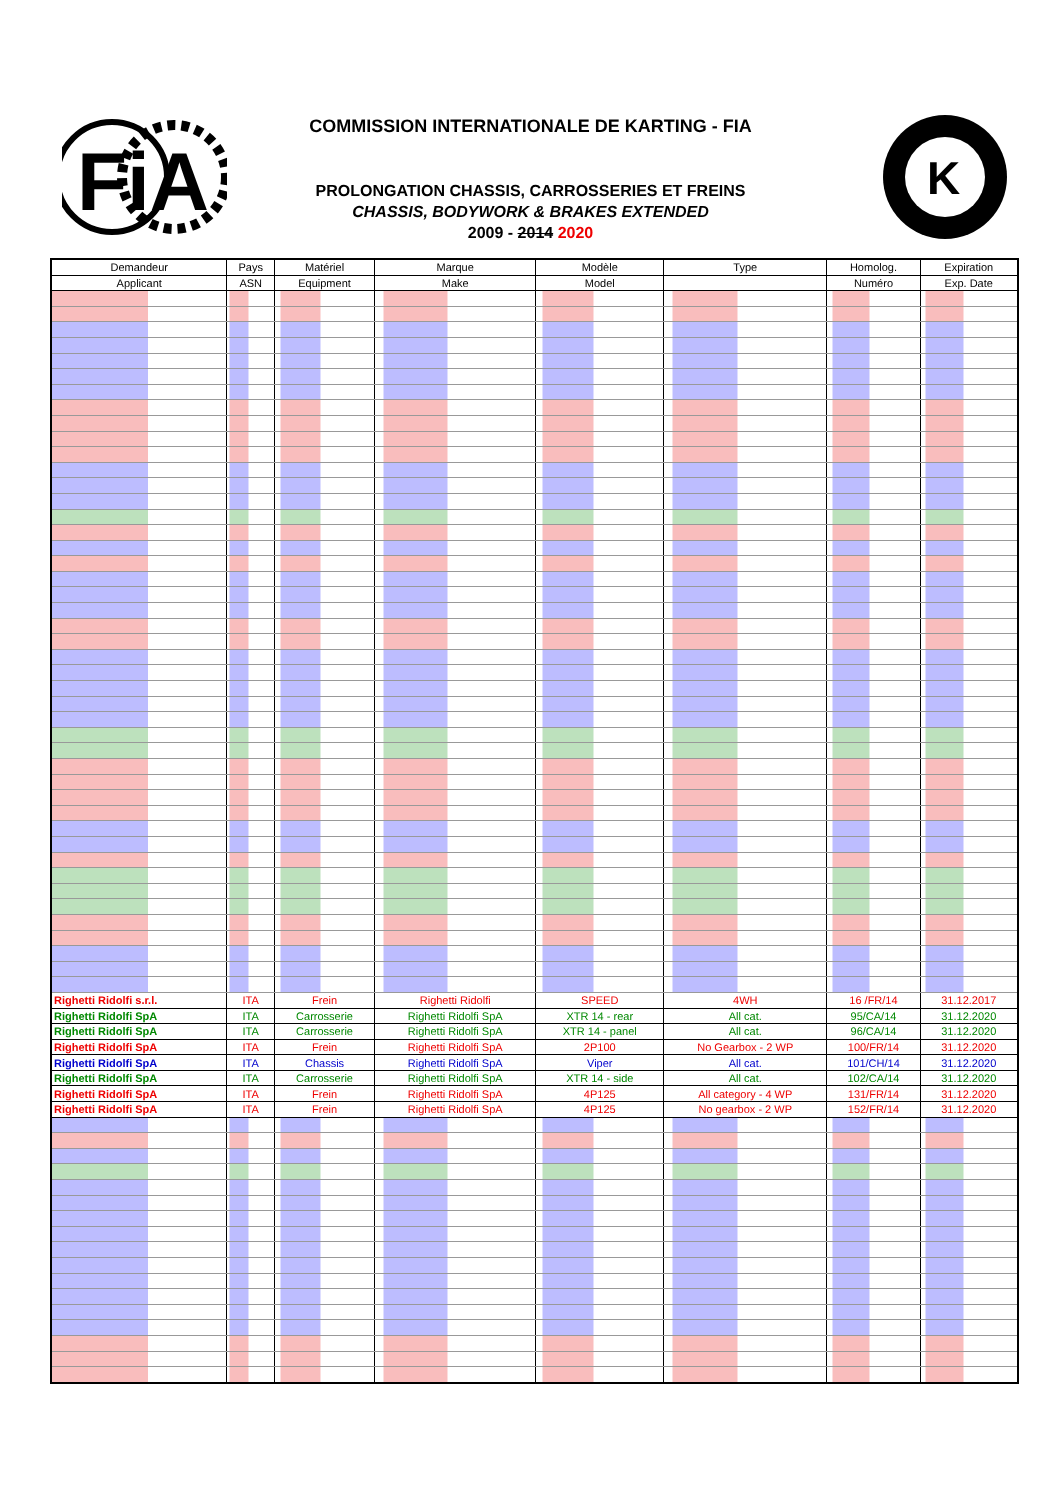FiA
COMMISSION INTERNATIONALE DE KARTING - FIA
K
PROLONGATION CHASSIS, CARROSSERIES ET FREINS
CHASSIS, BODYWORK & BRAKES EXTENDED
2009 - 2014 2020
| Demandeur | Pays | Matériel | Marque | Modèle | Type | Homolog. | Expiration |
| --- | --- | --- | --- | --- | --- | --- | --- |
| Applicant | ASN | Equipment | Make | Model | | Numéro | Exp. Date |
| Righetti Ridolfi s.r.l. | ITA | Frein | Righetti Ridolfi | SPEED | 4WH | 16 /FR/14 | 31.12.2017 |
| Righetti Ridolfi SpA | ITA | Carrosserie | Righetti Ridolfi SpA | XTR 14 - rear | All cat. | 95/CA/14 | 31.12.2020 |
| Righetti Ridolfi SpA | ITA | Carrosserie | Righetti Ridolfi SpA | XTR 14 - panel | All cat. | 96/CA/14 | 31.12.2020 |
| Righetti Ridolfi SpA | ITA | Frein | Righetti Ridolfi SpA | 2P100 | No Gearbox - 2 WP | 100/FR/14 | 31.12.2020 |
| Righetti Ridolfi SpA | ITA | Chassis | Righetti Ridolfi SpA | Viper | All cat. | 101/CH/14 | 31.12.2020 |
| Righetti Ridolfi SpA | ITA | Carrosserie | Righetti Ridolfi SpA | XTR 14 - side | All cat. | 102/CA/14 | 31.12.2020 |
| Righetti Ridolfi SpA | ITA | Frein | Righetti Ridolfi SpA | 4P125 | All category - 4 WP | 131/FR/14 | 31.12.2020 |
| Righetti Ridolfi SpA | ITA | Frein | Righetti Ridolfi SpA | 4P125 | No gearbox - 2 WP | 152/FR/14 | 31.12.2020 |